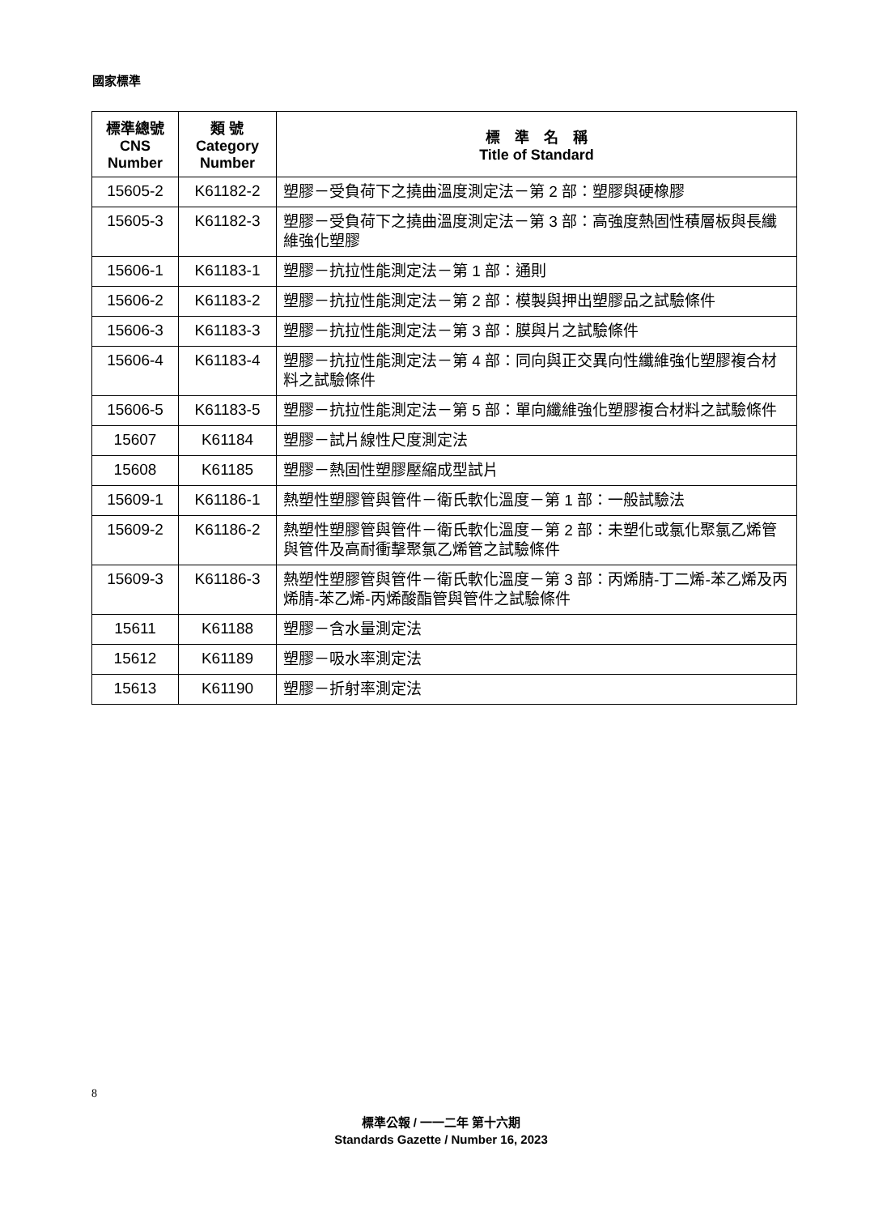國家標準
| 標準總號 CNS Number | 類 號 Category Number | 標 準 名 稱 Title of Standard |
| --- | --- | --- |
| 15605-2 | K61182-2 | 塑膠－受負荷下之撓曲溫度測定法－第 2 部：塑膠與硬橡膠 |
| 15605-3 | K61182-3 | 塑膠－受負荷下之撓曲溫度測定法－第 3 部：高強度熱固性積層板與長纖維強化塑膠 |
| 15606-1 | K61183-1 | 塑膠－抗拉性能測定法－第 1 部：通則 |
| 15606-2 | K61183-2 | 塑膠－抗拉性能測定法－第 2 部：模製與押出塑膠品之試驗條件 |
| 15606-3 | K61183-3 | 塑膠－抗拉性能測定法－第 3 部：膜與片之試驗條件 |
| 15606-4 | K61183-4 | 塑膠－抗拉性能測定法－第 4 部：同向與正交異向性纖維強化塑膠複合材料之試驗條件 |
| 15606-5 | K61183-5 | 塑膠－抗拉性能測定法－第 5 部：單向纖維強化塑膠複合材料之試驗條件 |
| 15607 | K61184 | 塑膠－試片線性尺度測定法 |
| 15608 | K61185 | 塑膠－熱固性塑膠壓縮成型試片 |
| 15609-1 | K61186-1 | 熱塑性塑膠管與管件－衛氏軟化溫度－第 1 部：一般試驗法 |
| 15609-2 | K61186-2 | 熱塑性塑膠管與管件－衛氏軟化溫度－第 2 部：未塑化或氯化聚氯乙烯管與管件及高耐衝擊聚氯乙烯管之試驗條件 |
| 15609-3 | K61186-3 | 熱塑性塑膠管與管件－衛氏軟化溫度－第 3 部：丙烯腈-丁二烯-苯乙烯及丙烯腈-苯乙烯-丙烯酸酯管與管件之試驗條件 |
| 15611 | K61188 | 塑膠－含水量測定法 |
| 15612 | K61189 | 塑膠－吸水率測定法 |
| 15613 | K61190 | 塑膠－折射率測定法 |
8
標準公報 / 一一二年 第十六期
Standards Gazette / Number 16, 2023